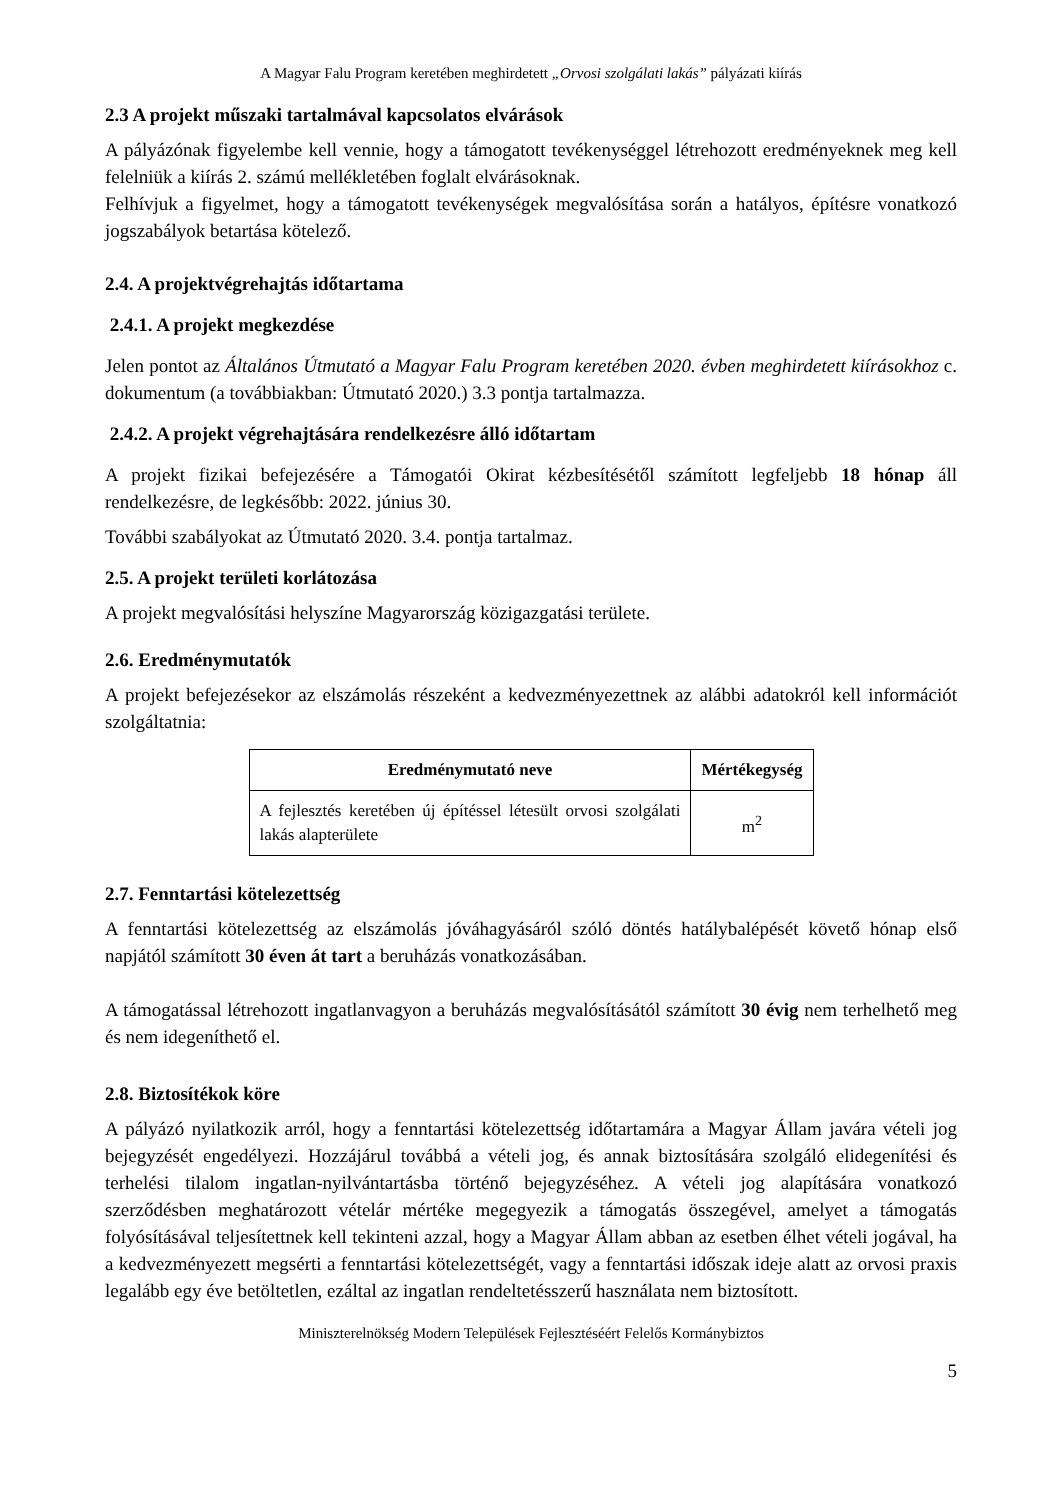A Magyar Falu Program keretében meghirdetett „Orvosi szolgálati lakás” pályázati kiírás
2.3 A projekt műszaki tartalmával kapcsolatos elvárások
A pályázónak figyelembe kell vennie, hogy a támogatott tevékenységgel létrehozott eredményeknek meg kell felelniük a kiírás 2. számú mellékletében foglalt elvárásoknak.
Felhívjuk a figyelmet, hogy a támogatott tevékenységek megvalósítása során a hatályos, építésre vonatkozó jogszabályok betartása kötelező.
2.4. A projektvégrehajtás időtartama
2.4.1. A projekt megkezdése
Jelen pontot az Általános Útmutató a Magyar Falu Program keretében 2020. évben meghirdetett kiírásokhoz c. dokumentum (a továbbiakban: Útmutató 2020.) 3.3 pontja tartalmazza.
2.4.2. A projekt végrehajtására rendelkezésre álló időtartam
A projekt fizikai befejezésére a Támogatói Okirat kézbesítésétől számított legfeljebb 18 hónap áll rendelkezésre, de legkésőbb: 2022. június 30.
További szabályokat az Útmutató 2020. 3.4. pontja tartalmaz.
2.5. A projekt területi korlátozása
A projekt megvalósítási helyszíne Magyarország közigazgatási területe.
2.6. Eredménymutatók
A projekt befejezésekor az elszámolás részeként a kedvezményezettnek az alábbi adatokról kell információt szolgáltatnia:
| Eredménymutató neve | Mértékegység |
| --- | --- |
| A fejlesztés keretében új építéssel létesült orvosi szolgálati lakás alapterülete | m<sup>2</sup> |
2.7. Fenntartási kötelezettség
A fenntartási kötelezettség az elszámolás jóváhagyásáról szóló döntés hatálybalépését követő hónap első napjától számított 30 éven át tart a beruházás vonatkozásában.
A támogatással létrehozott ingatlanvagyon a beruházás megvalósításától számított 30 évig nem terhelhető meg és nem idegeníthető el.
2.8. Biztosítékok köre
A pályázó nyilatkozik arról, hogy a fenntartási kötelezettség időtartamára a Magyar Állam javára vételi jog bejegyzését engedélyezi. Hozzájárul továbbá a vételi jog, és annak biztosítására szolgáló elidegenítési és terhelési tilalom ingatlan-nyilvántartásba történő bejegyzéséhez. A vételi jog alapítására vonatkozó szerződésben meghatározott vételár mértéke megegyezik a támogatás összegével, amelyet a támogatás folyósításával teljesítettnek kell tekinteni azzal, hogy a Magyar Állam abban az esetben élhet vételi jogával, ha a kedvezményezett megsérti a fenntartási kötelezettségét, vagy a fenntartási időszak ideje alatt az orvosi praxis legalább egy éve betöltetlen, ezáltal az ingatlan rendeltetésszerű használata nem biztosított.
Miniszterelnökség Modern Települések Fejlesztéséért Felelős Kormánybiztos
5